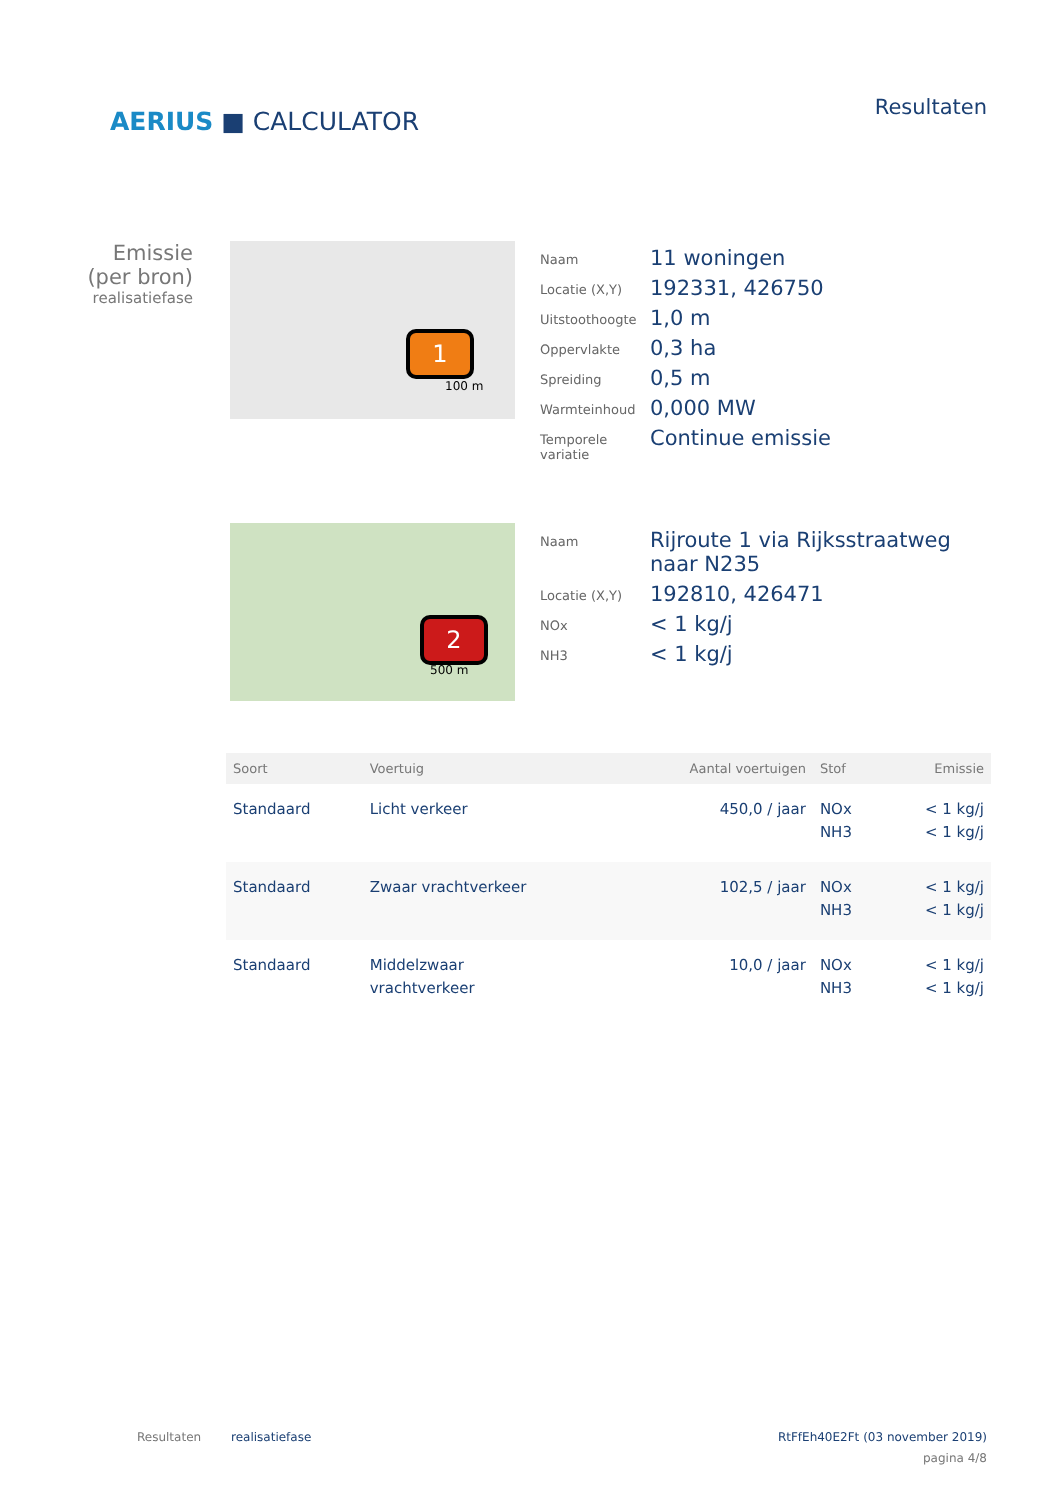AERIUS ■ CALCULATOR
Resultaten
Emissie
(per bron)
realisatiefase
1
100 m
Naam
11 woningen
Locatie (X,Y)
192331, 426750
Uitstoothoogte
1,0 m
Oppervlakte
0,3 ha
Spreiding
0,5 m
Warmteinhoud
0,000 MW
Temporele variatie
Continue emissie
2
500 m
Naam
Rijroute 1 via Rijksstraatweg
naar N235
Locatie (X,Y)
192810, 426471
NOx
< 1 kg/j
NH3
< 1 kg/j
| Soort | Voertuig | Aantal voertuigen | Stof | Emissie |
| --- | --- | --- | --- | --- |
| Standaard | Licht verkeer | 450,0 / jaar | NOx NH3 | < 1 kg/j < 1 kg/j |
| Standaard | Zwaar vrachtverkeer | 102,5 / jaar | NOx NH3 | < 1 kg/j < 1 kg/j |
| Standaard | Middelzwaar vrachtverkeer | 10,0 / jaar | NOx NH3 | < 1 kg/j < 1 kg/j |
Resultaten realisatiefase RtFfEh40E2Ft (03 november 2019)
pagina 4/8